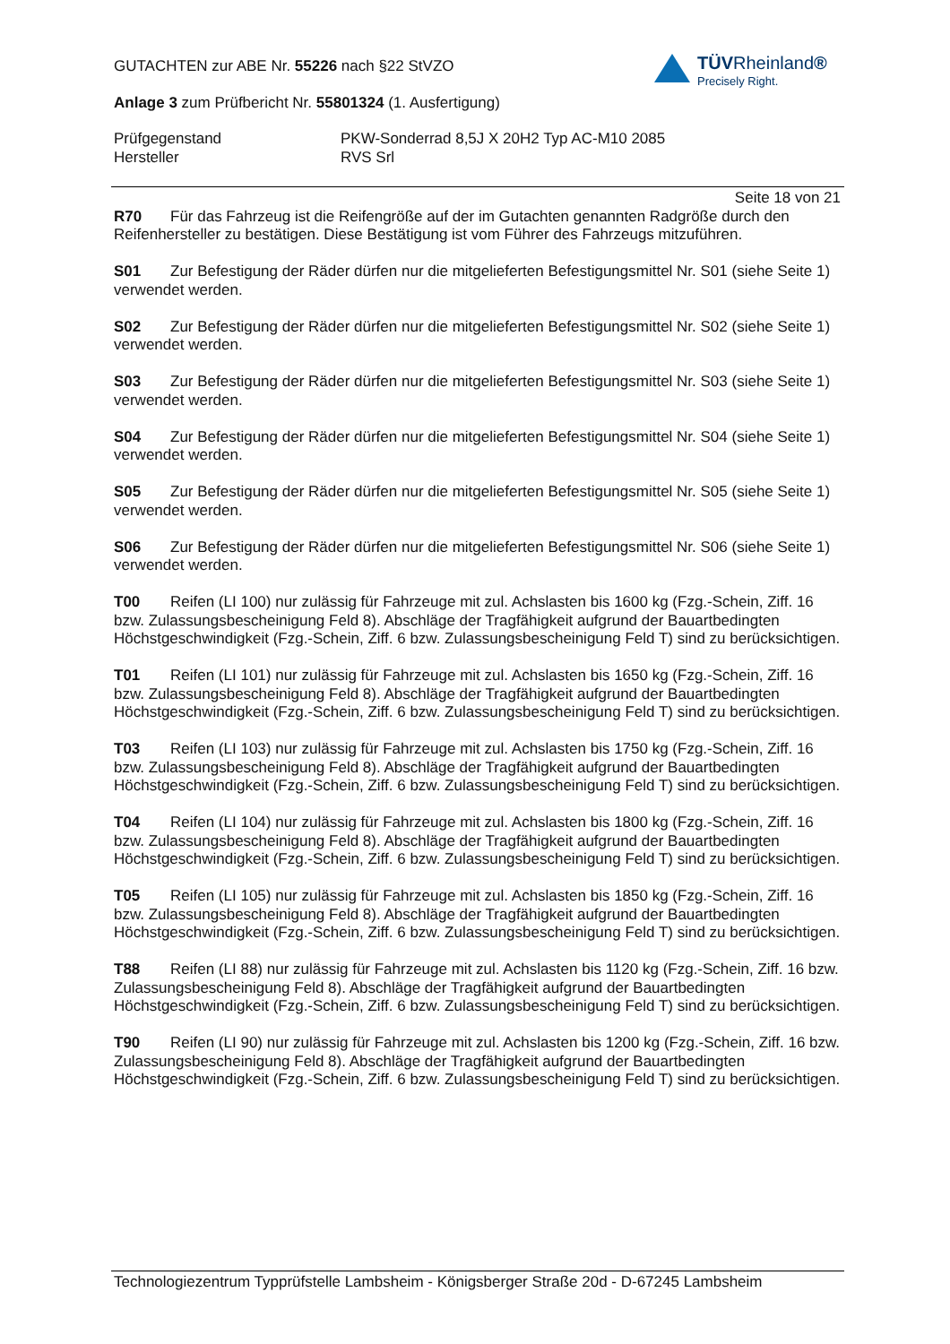TÜVRheinland®
Precisely Right.
GUTACHTEN zur ABE Nr. 55226 nach §22 StVZO
Anlage 3 zum Prüfbericht Nr. 55801324 (1. Ausfertigung)
Prüfgegenstand
Hersteller
PKW-Sonderrad 8,5J X 20H2 Typ AC-M10 2085
RVS Srl
Seite 18 von 21
R70 Für das Fahrzeug ist die Reifengröße auf der im Gutachten genannten Radgröße durch den Reifenhersteller zu bestätigen. Diese Bestätigung ist vom Führer des Fahrzeugs mitzuführen.
S01 Zur Befestigung der Räder dürfen nur die mitgelieferten Befestigungsmittel Nr. S01 (siehe Seite 1) verwendet werden.
S02 Zur Befestigung der Räder dürfen nur die mitgelieferten Befestigungsmittel Nr. S02 (siehe Seite 1) verwendet werden.
S03 Zur Befestigung der Räder dürfen nur die mitgelieferten Befestigungsmittel Nr. S03 (siehe Seite 1) verwendet werden.
S04 Zur Befestigung der Räder dürfen nur die mitgelieferten Befestigungsmittel Nr. S04 (siehe Seite 1) verwendet werden.
S05 Zur Befestigung der Räder dürfen nur die mitgelieferten Befestigungsmittel Nr. S05 (siehe Seite 1) verwendet werden.
S06 Zur Befestigung der Räder dürfen nur die mitgelieferten Befestigungsmittel Nr. S06 (siehe Seite 1) verwendet werden.
T00 Reifen (LI 100) nur zulässig für Fahrzeuge mit zul. Achslasten bis 1600 kg (Fzg.-Schein, Ziff. 16 bzw. Zulassungsbescheinigung Feld 8). Abschläge der Tragfähigkeit aufgrund der Bauartbedingten Höchstgeschwindigkeit (Fzg.-Schein, Ziff. 6 bzw. Zulassungsbescheinigung Feld T) sind zu berücksichtigen.
T01 Reifen (LI 101) nur zulässig für Fahrzeuge mit zul. Achslasten bis 1650 kg (Fzg.-Schein, Ziff. 16 bzw. Zulassungsbescheinigung Feld 8). Abschläge der Tragfähigkeit aufgrund der Bauartbedingten Höchstgeschwindigkeit (Fzg.-Schein, Ziff. 6 bzw. Zulassungsbescheinigung Feld T) sind zu berücksichtigen.
T03 Reifen (LI 103) nur zulässig für Fahrzeuge mit zul. Achslasten bis 1750 kg (Fzg.-Schein, Ziff. 16 bzw. Zulassungsbescheinigung Feld 8). Abschläge der Tragfähigkeit aufgrund der Bauartbedingten Höchstgeschwindigkeit (Fzg.-Schein, Ziff. 6 bzw. Zulassungsbescheinigung Feld T) sind zu berücksichtigen.
T04 Reifen (LI 104) nur zulässig für Fahrzeuge mit zul. Achslasten bis 1800 kg (Fzg.-Schein, Ziff. 16 bzw. Zulassungsbescheinigung Feld 8). Abschläge der Tragfähigkeit aufgrund der Bauartbedingten Höchstgeschwindigkeit (Fzg.-Schein, Ziff. 6 bzw. Zulassungsbescheinigung Feld T) sind zu berücksichtigen.
T05 Reifen (LI 105) nur zulässig für Fahrzeuge mit zul. Achslasten bis 1850 kg (Fzg.-Schein, Ziff. 16 bzw. Zulassungsbescheinigung Feld 8). Abschläge der Tragfähigkeit aufgrund der Bauartbedingten Höchstgeschwindigkeit (Fzg.-Schein, Ziff. 6 bzw. Zulassungsbescheinigung Feld T) sind zu berücksichtigen.
T88 Reifen (LI 88) nur zulässig für Fahrzeuge mit zul. Achslasten bis 1120 kg (Fzg.-Schein, Ziff. 16 bzw. Zulassungsbescheinigung Feld 8). Abschläge der Tragfähigkeit aufgrund der Bauartbedingten Höchstgeschwindigkeit (Fzg.-Schein, Ziff. 6 bzw. Zulassungsbescheinigung Feld T) sind zu berücksichtigen.
T90 Reifen (LI 90) nur zulässig für Fahrzeuge mit zul. Achslasten bis 1200 kg (Fzg.-Schein, Ziff. 16 bzw. Zulassungsbescheinigung Feld 8). Abschläge der Tragfähigkeit aufgrund der Bauartbedingten Höchstgeschwindigkeit (Fzg.-Schein, Ziff. 6 bzw. Zulassungsbescheinigung Feld T) sind zu berücksichtigen.
Technologiezentrum Typprüfstelle Lambsheim - Königsberger Straße 20d - D-67245 Lambsheim